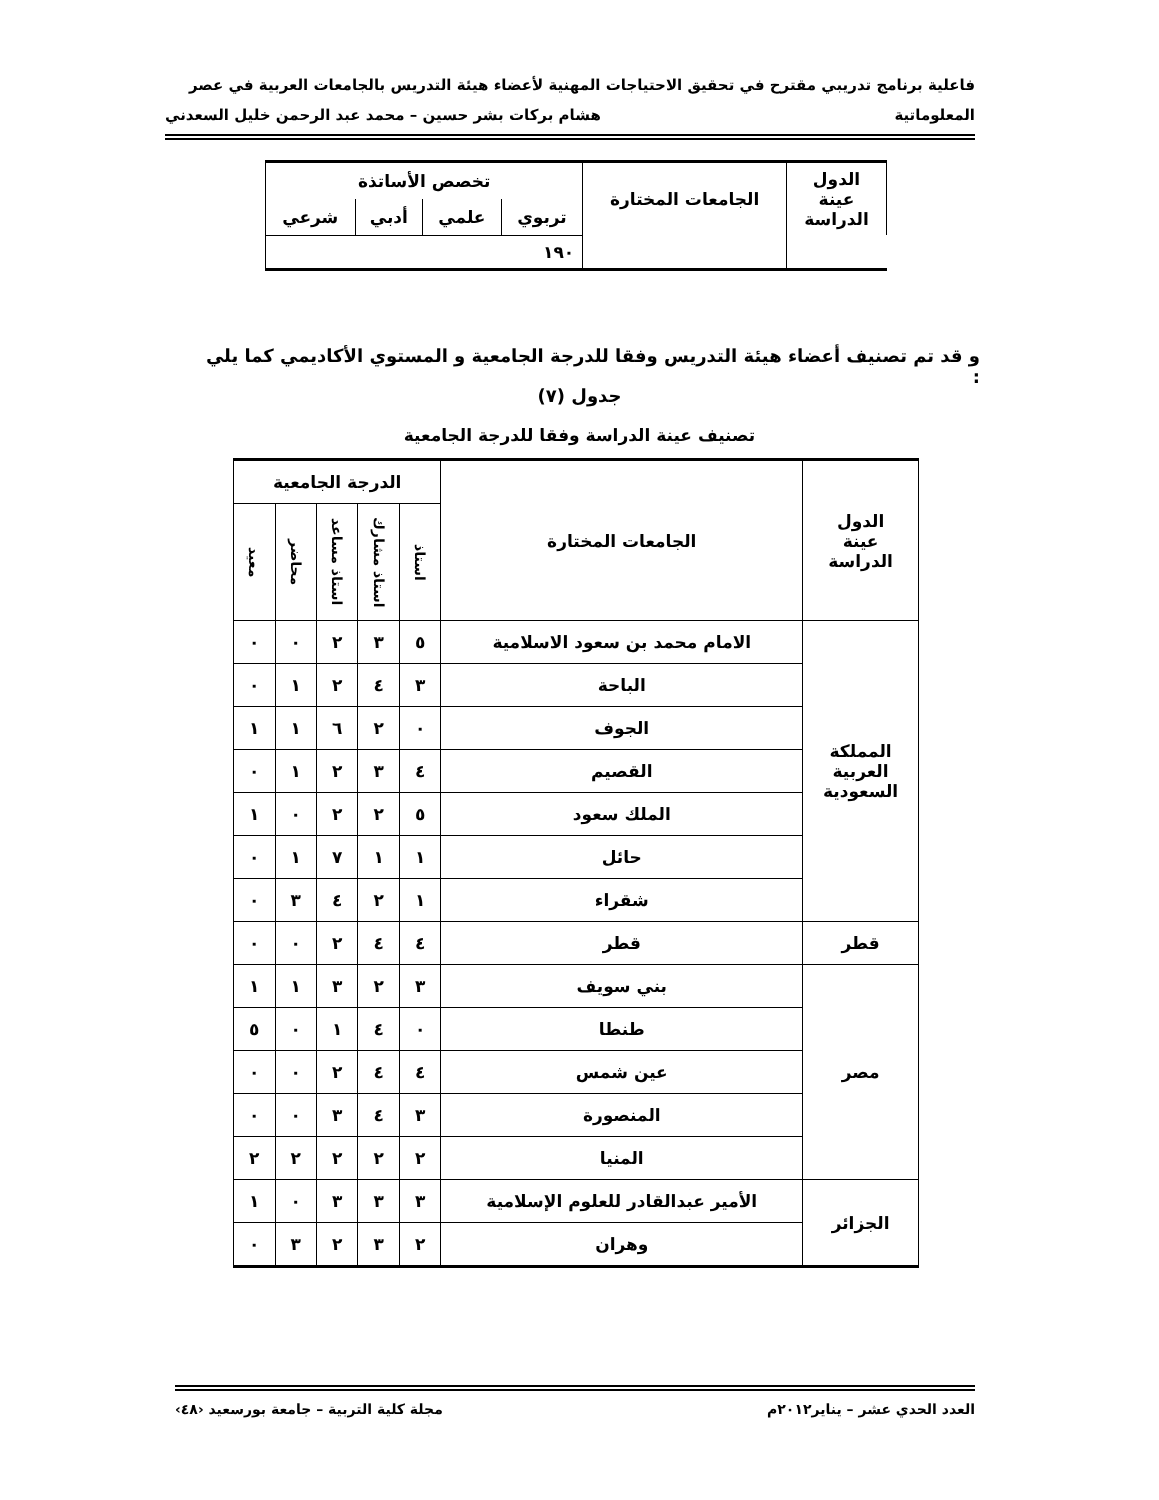فاعلية برنامج تدريبي مقترح في تحقيق الاحتياجات المهنية لأعضاء هيئة التدريس بالجامعات العربية في عصر
المعلوماتية هشام بركات بشر حسين – محمد عبد الرحمن خليل السعدني
| الدول عينة الدراسة | الجامعات المختارة | تخصص الأساتذة | | | |
| | | تربوي | علمي | أدبي | شرعي |
| | | ١٩٠ | | | |
و قد تم تصنيف أعضاء هيئة التدريس وفقا للدرجة الجامعية و المستوي الأكاديمي كما يلي :
جدول (٧)
تصنيف عينة الدراسة وفقا للدرجة الجامعية
| الدول عينة الدراسة | الجامعات المختارة | الدرجة الجامعية | | | | |
| | | استاذ | استاذ مشارك | استاذ مساعد | محاضر | معيد |
| المملكة العربية السعودية | الامام محمد بن سعود الاسلامية | ٥ | ٣ | ٢ | ٠ | ٠ |
| | الباحة | ٣ | ٤ | ٢ | ١ | ٠ |
| | الجوف | ٠ | ٢ | ٦ | ١ | ١ |
| | القصيم | ٤ | ٣ | ٢ | ١ | ٠ |
| | الملك سعود | ٥ | ٢ | ٢ | ٠ | ١ |
| | حائل | ١ | ١ | ٧ | ١ | ٠ |
| | شقراء | ١ | ٢ | ٤ | ٣ | ٠ |
| قطر | قطر | ٤ | ٤ | ٢ | ٠ | ٠ |
| مصر | بني سويف | ٣ | ٢ | ٣ | ١ | ١ |
| | طنطا | ٠ | ٤ | ١ | ٠ | ٥ |
| | عين شمس | ٤ | ٤ | ٢ | ٠ | ٠ |
| | المنصورة | ٣ | ٤ | ٣ | ٠ | ٠ |
| | المنيا | ٢ | ٢ | ٢ | ٢ | ٢ |
| الجزائر | الأمير عبدالقادر للعلوم الإسلامية | ٣ | ٣ | ٣ | ٠ | ١ |
| | وهران | ٢ | ٣ | ٢ | ٣ | ٠ |
العدد الحدي عشر – يناير٢٠١٢م مجلة كلية التربية – جامعة بورسعيد ‹٤٨›